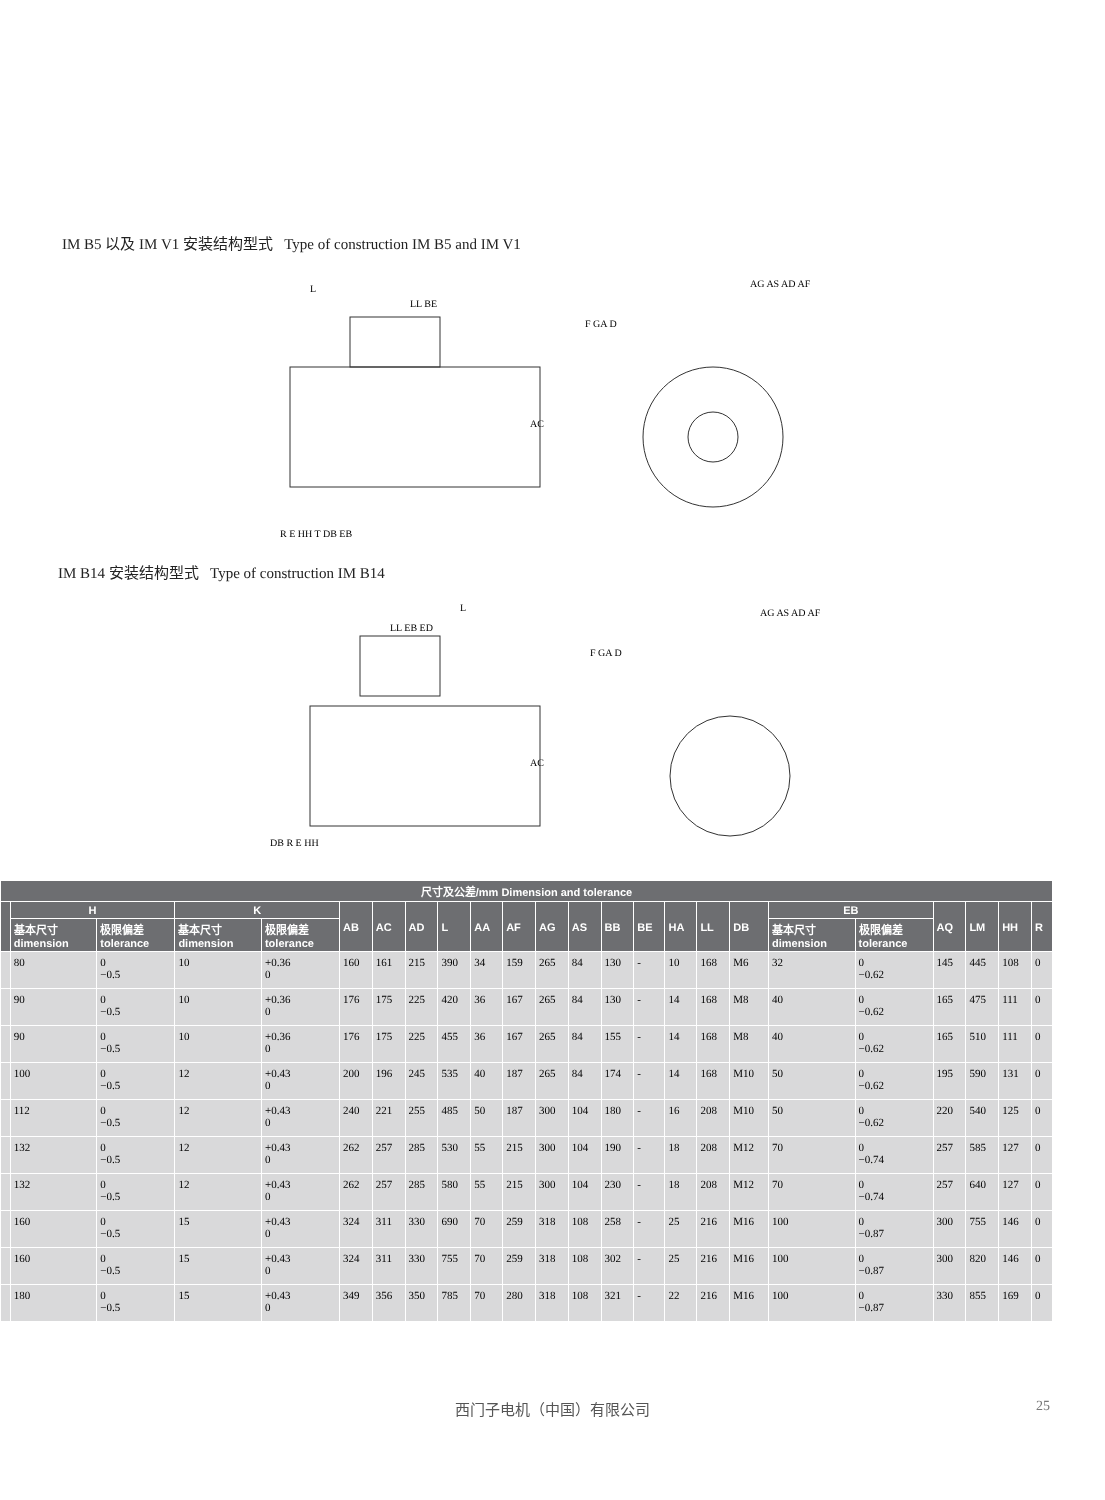IM B5 以及 IM V1 安装结构型式 Type of construction IM B5 and IM V1
L
LL BE
AG AS AD AF
F GA D
AC
R E HH T DB EB
IM B14 安装结构型式 Type of construction IM B14
L
LL EB ED
AG AS AD AF
F GA D
AC
DB R E HH
| 尺寸及公差/mm Dimension and tolerance | | | | | | | | | | | | | | | | | | | | | | | |
| --- | --- | --- | --- | --- | --- | --- | --- | --- | --- | --- | --- | --- | --- | --- | --- | --- | --- | --- | --- | --- | --- | --- | --- |
| | H | | K | | AB | AC | AD | L | AA | AF | AG | AS | BB | BE | HA | LL | DB | EB | | AQ | LM | HH | R |
| | 基本尺寸 dimension | 极限偏差 tolerance | 基本尺寸 dimension | 极限偏差 tolerance | | | | | | | | | | | | | | 基本尺寸 dimension | 极限偏差 tolerance | | | | |
| | 80 | 0 −0.5 | 10 | +0.36 0 | 160 | 161 | 215 | 390 | 34 | 159 | 265 | 84 | 130 | - | 10 | 168 | M6 | 32 | 0 −0.62 | 145 | 445 | 108 | 0 |
| | 90 | 0 −0.5 | 10 | +0.36 0 | 176 | 175 | 225 | 420 | 36 | 167 | 265 | 84 | 130 | - | 14 | 168 | M8 | 40 | 0 −0.62 | 165 | 475 | 111 | 0 |
| | 90 | 0 −0.5 | 10 | +0.36 0 | 176 | 175 | 225 | 455 | 36 | 167 | 265 | 84 | 155 | - | 14 | 168 | M8 | 40 | 0 −0.62 | 165 | 510 | 111 | 0 |
| | 100 | 0 −0.5 | 12 | +0.43 0 | 200 | 196 | 245 | 535 | 40 | 187 | 265 | 84 | 174 | - | 14 | 168 | M10 | 50 | 0 −0.62 | 195 | 590 | 131 | 0 |
| | 112 | 0 −0.5 | 12 | +0.43 0 | 240 | 221 | 255 | 485 | 50 | 187 | 300 | 104 | 180 | - | 16 | 208 | M10 | 50 | 0 −0.62 | 220 | 540 | 125 | 0 |
| | 132 | 0 −0.5 | 12 | +0.43 0 | 262 | 257 | 285 | 530 | 55 | 215 | 300 | 104 | 190 | - | 18 | 208 | M12 | 70 | 0 −0.74 | 257 | 585 | 127 | 0 |
| | 132 | 0 −0.5 | 12 | +0.43 0 | 262 | 257 | 285 | 580 | 55 | 215 | 300 | 104 | 230 | - | 18 | 208 | M12 | 70 | 0 −0.74 | 257 | 640 | 127 | 0 |
| | 160 | 0 −0.5 | 15 | +0.43 0 | 324 | 311 | 330 | 690 | 70 | 259 | 318 | 108 | 258 | - | 25 | 216 | M16 | 100 | 0 −0.87 | 300 | 755 | 146 | 0 |
| | 160 | 0 −0.5 | 15 | +0.43 0 | 324 | 311 | 330 | 755 | 70 | 259 | 318 | 108 | 302 | - | 25 | 216 | M16 | 100 | 0 −0.87 | 300 | 820 | 146 | 0 |
| | 180 | 0 −0.5 | 15 | +0.43 0 | 349 | 356 | 350 | 785 | 70 | 280 | 318 | 108 | 321 | - | 22 | 216 | M16 | 100 | 0 −0.87 | 330 | 855 | 169 | 0 |
西门子电机（中国）有限公司 25